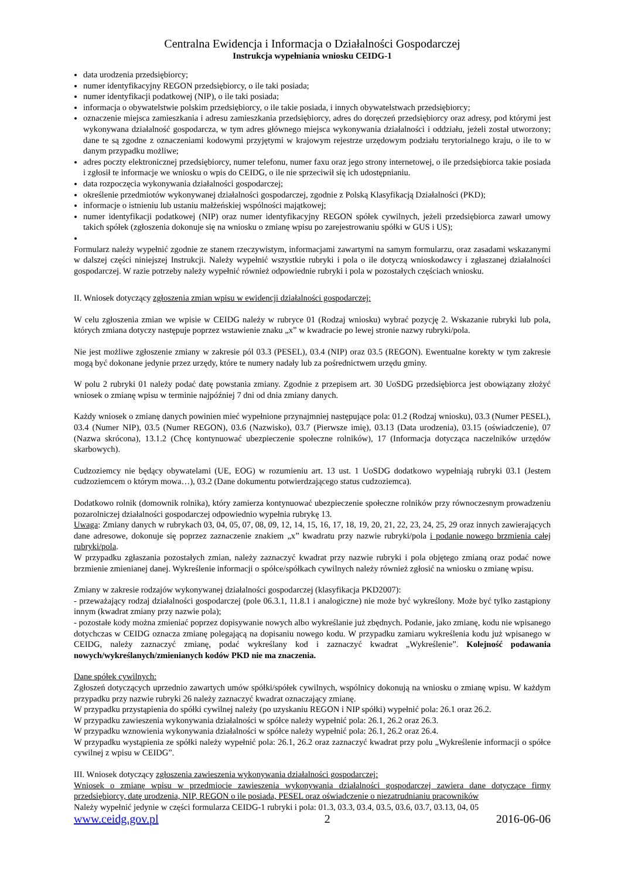Centralna Ewidencja i Informacja o Działalności Gospodarczej
Instrukcja wypełniania wniosku CEIDG-1
data urodzenia przedsiębiorcy;
numer identyfikacyjny REGON przedsiębiorcy, o ile taki posiada;
numer identyfikacji podatkowej (NIP), o ile taki posiada;
informacja o obywatelstwie polskim przedsiębiorcy, o ile takie posiada, i innych obywatelstwach przedsiębiorcy;
oznaczenie miejsca zamieszkania i adresu zamieszkania przedsiębiorcy, adres do doręczeń przedsiębiorcy oraz adresy, pod którymi jest wykonywana działalność gospodarcza, w tym adres głównego miejsca wykonywania działalności i oddziału, jeżeli został utworzony; dane te są zgodne z oznaczeniami kodowymi przyjętymi w krajowym rejestrze urzędowym podziału terytorialnego kraju, o ile to w danym przypadku możliwe;
adres poczty elektronicznej przedsiębiorcy, numer telefonu, numer faxu oraz jego strony internetowej, o ile przedsiębiorca takie posiada i zgłosił te informacje we wniosku o wpis do CEIDG, o ile nie sprzeciwił się ich udostępnianiu.
data rozpoczęcia wykonywania działalności gospodarczej;
określenie przedmiotów wykonywanej działalności gospodarczej, zgodnie z Polską Klasyfikacją Działalności (PKD);
informacje o istnieniu lub ustaniu małżeńskiej wspólności majątkowej;
numer identyfikacji podatkowej (NIP) oraz numer identyfikacyjny REGON spółek cywilnych, jeżeli przedsiębiorca zawarł umowy takich spółek (zgłoszenia dokonuje się na wniosku o zmianę wpisu po zarejestrowaniu spółki w GUS i US);
Formularz należy wypełnić zgodnie ze stanem rzeczywistym, informacjami zawartymi na samym formularzu, oraz zasadami wskazanymi w dalszej części niniejszej Instrukcji. Należy wypełnić wszystkie rubryki i pola o ile dotyczą wnioskodawcy i zgłaszanej działalności gospodarczej. W razie potrzeby należy wypełnić również odpowiednie rubryki i pola w pozostałych częściach wniosku.
II. Wniosek dotyczący zgłoszenia zmian wpisu w ewidencji działalności gospodarczej:
W celu zgłoszenia zmian we wpisie w CEIDG należy w rubryce 01 (Rodzaj wniosku) wybrać pozycję 2. Wskazanie rubryki lub pola, których zmiana dotyczy następuje poprzez wstawienie znaku „x” w kwadracie po lewej stronie nazwy rubryki/pola.
Nie jest możliwe zgłoszenie zmiany w zakresie pól 03.3 (PESEL), 03.4 (NIP) oraz 03.5 (REGON). Ewentualne korekty w tym zakresie mogą być dokonane jedynie przez urzędy, które te numery nadały lub za pośrednictwem urzędu gminy.
W polu 2 rubryki 01 należy podać datę powstania zmiany. Zgodnie z przepisem art. 30 UoSDG przedsiębiorca jest obowiązany złożyć wniosek o zmianę wpisu w terminie najpóźniej 7 dni od dnia zmiany danych.
Każdy wniosek o zmianę danych powinien mieć wypełnione przynajmniej następujące pola: 01.2 (Rodzaj wniosku), 03.3 (Numer PESEL), 03.4 (Numer NIP), 03.5 (Numer REGON), 03.6 (Nazwisko), 03.7 (Pierwsze imię), 03.13 (Data urodzenia), 03.15 (oświadczenie), 07 (Nazwa skrócona), 13.1.2 (Chcę kontynuować ubezpieczenie społeczne rolników), 17 (Informacja dotycząca naczelników urzędów skarbowych).
Cudzoziemcy nie będący obywatelami (UE, EOG) w rozumieniu art. 13 ust. 1 UoSDG dodatkowo wypełniają rubryki 03.1 (Jestem cudzoziemcem o którym mowa…), 03.2 (Dane dokumentu potwierdzającego status cudzoziemca).
Dodatkowo rolnik (domownik rolnika), który zamierza kontynuować ubezpieczenie społeczne rolników przy równoczesnym prowadzeniu pozarolniczej działalności gospodarczej odpowiednio wypełnia rubrykę 13.
Uwaga: Zmiany danych w rubrykach 03, 04, 05, 07, 08, 09, 12, 14, 15, 16, 17, 18, 19, 20, 21, 22, 23, 24, 25, 29 oraz innych zawierających dane adresowe, dokonuje się poprzez zaznaczenie znakiem „x” kwadratu przy nazwie rubryki/pola i podanie nowego brzmienia całej rubryki/pola.
W przypadku zgłaszania pozostałych zmian, należy zaznaczyć kwadrat przy nazwie rubryki i pola objętego zmianą oraz podać nowe brzmienie zmienianej danej. Wykreślenie informacji o spółce/spółkach cywilnych należy również zgłosić na wniosku o zmianę wpisu.
Zmiany w zakresie rodzajów wykonywanej działalności gospodarczej (klasyfikacja PKD2007):
- przeważający rodzaj działalności gospodarczej (pole 06.3.1, 11.8.1 i analogiczne) nie może być wykreślony. Może być tylko zastąpiony innym (kwadrat zmiany przy nazwie pola);
- pozostałe kody można zmieniać poprzez dopisywanie nowych albo wykreślanie już zbędnych. Podanie, jako zmianę, kodu nie wpisanego dotychczas w CEIDG oznacza zmianę polegającą na dopisaniu nowego kodu. W przypadku zamiaru wykreślenia kodu już wpisanego w CEIDG, należy zaznaczyć zmianę, podać wykreślany kod i zaznaczyć kwadrat „Wykreślenie”. Kolejność podawania nowych/wykreślanych/zmienianych kodów PKD nie ma znaczenia.
Dane spółek cywilnych:
Zgłoszeń dotyczących uprzednio zawartych umów spółki/spółek cywilnych, wspólnicy dokonują na wniosku o zmianę wpisu. W każdym przypadku przy nazwie rubryki 26 należy zaznaczyć kwadrat oznaczający zmianę.
W przypadku przystąpienia do spółki cywilnej należy (po uzyskaniu REGON i NIP spółki) wypełnić pola: 26.1 oraz 26.2.
W przypadku zawieszenia wykonywania działalności w spółce należy wypełnić pola: 26.1, 26.2 oraz 26.3.
W przypadku wznowienia wykonywania działalności w spółce należy wypełnić pola: 26.1, 26.2 oraz 26.4.
W przypadku wystąpienia ze spółki należy wypełnić pola: 26.1, 26.2 oraz zaznaczyć kwadrat przy polu „Wykreślenie informacji o spółce cywilnej z wpisu w CEIDG”.
III. Wniosek dotyczący zgłoszenia zawieszenia wykonywania działalności gospodarczej:
Wniosek o zmianę wpisu w przedmiocie zawieszenia wykonywania działalności gospodarczej zawiera dane dotyczące firmy przedsiębiorcy, datę urodzenia, NIP, REGON o ile posiada, PESEL oraz oświadczenie o niezatrudnianiu pracowników
Należy wypełnić jedynie w części formularza CEIDG-1 rubryki i pola: 01.3, 03.3, 03.4, 03.5, 03.6, 03.7, 03.13, 04, 05
www.ceidg.gov.pl 2 2016-06-06